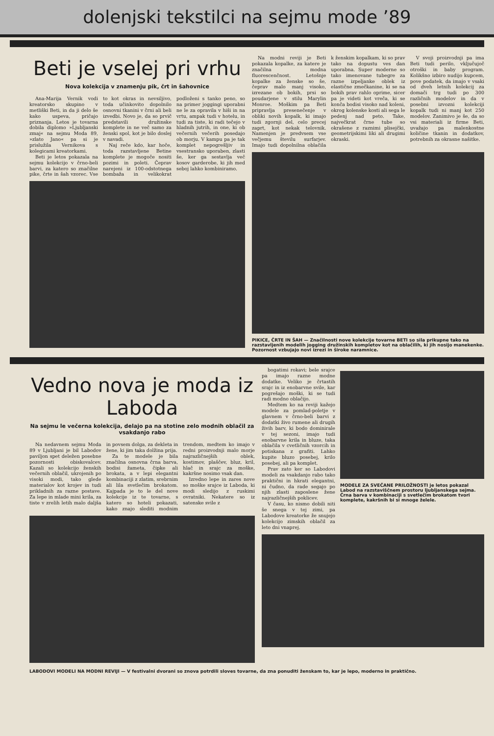dolenjski tekstilci na sejmu mode ’89
Beti je vselej pri vrhu
Nova kolekcija v znamenju pik, črt in šahovnice
Ana-Marija Vernik vodi kreatorsko skupino v metliški Beti, in da ji delo še kako uspeva, pričajo priznanja. Letos je tovarna dobila diplomo »Ljubljanski zmaj« na sejmu Moda 89, »zlato Jano« pa si je prislužila Vernikova s kolegicami kreatorkami.
Beti je letos pokazala na sejmu kolekcijo v črno-beli barvi, za katero so značilne pike, črte in šah vzorec. Vse to kot okras in nevsiljivo, toda učinkovito dopolnilo osnovni tkanini v črni ali beli izvedbi. Novo je, da so prvič predstavili družinske komplete in ne več samo za ženski spol, kot je bilo doslej v navadi.
Naj reče kdo, kar hoče, toda razstavljene Betine komplete je mogoče nositi pozimi in poleti. Čeprav narejeni iz 100-odstotnega bombaža in velikokrat podloženi s tanko peno, so na primer joggingi uporabni ne le za opravila v hiši in na vrtu, ampak tudi v hotelu, in tudi za tiste, ki radi tečejo v hladnih jutrih, in one, ki ob večernih večerih posedajo ob morju. V kampu pa je tak komplet nepogrešljiv in vsestransko uporaben, zlasti še, ker ga sestavlja več kosov garderobe, ki jih med seboj lahko kombiniramo.
Na modni reviji je Beti pokazala kopalke, za katere je značilna modna fluorescenčnost. Letošnje kopalke za ženske so še, čeprav malo manj visoko, izrezane ob bokih, prsi so poudarjene v stilu Marylin Monroe. Moškim pa Beti pripravlja presenečenje v obliki novih kopalk, ki imajo tudi zgornji del, celo precej zaprt, kot nekak telovnik. Namenjen je predvsem vse večjemu številu surfarjev. Imajo tudi dopolnilna oblačila k ženskim kopalkam, ki so prav tako na dopustu ves dan uporabna. Super moderne so tako imenovane tubegre za razne izpeljanke oblek iz elastične zmečkanine, ki se na bokih prav rahlo oprime, sicer pa je videti kot vreča, ki se konča bodisi visoko nad koleni, okrog kolenske kosti ali sega le pedenj nad peto. Take, največkrat črne tube so okrašene z raznimi plisejčki, geometrijskimi liki ali drugimi okraski.
V svoji proizvodnji pa ima Beti tudi perilo, vključujoč otroški in baby program. Kolikšno izbiro nudijo kupcem, pove podatek, da imajo v vsaki od dveh letnih kolekcij za domači trg tudi po 300 različnih modelov in da v posebni izvozni kolekciji kopalk tudi ni manj kot 250 modelov. Zanimivo je še, da so vsi materiali iz firme Beti, uvažajo pa malenkostne količine tkanin in dodatkov, potrebnih za okrasne našitke.
PIKICE, ČRTE IN ŠAH — Značilnosti nove kolekcije tovarne BETI so sila prikupne tako na razstavljenih modelih jogging družinskih kompletov kot na oblačilih, ki jih nosijo manekenke. Pozornost vzbujajo novi izrezi in široke naramnice.
Vedno nova je moda iz Laboda
Na sejmu le večerna kolekcija, delajo pa na stotine zelo modnih oblačil za vsakdanjo rabo
Na nedavnem sejmu Moda 89 v Ljubljani je bil Labodov paviljon spet deležen posebne pozornosti obiskovalcev. Kazali so kolekcijo ženskih večernih oblačil, ukrojenih po visoki modi, tako glede materialov kot krojev in tudi prikladnih za razne postave. Za lepe in mlade mini krila, za tiste v zrelih letih malo daljša in povsem dolga, za dekleta in žene, ki jim taka dolžina prija.
Za te modele je bila značilna osnovna črna barva, bodisi žameta, čipke ali brokata, a v lepi elegantni kombinaciji z zlatim, srebrnim ali lila svetlečim brokatom. Kajpada je to le del nove kolekcije iz te tovarne, s katero so hoteli pokazati, kako znajo slediti modnim trendom, medtem ko imajo v redni proizvodnji malo morje najrazličnejših oblek, kostimov, plaščev, bluz, kril, hlač in srajc za moške, kakršne nosimo vsak dan.
Izredno lepe in zares nove so moške srajce iz Laboda, ki modi sledijo z ruskimi ovratniki. Nekatere so iz satenske svile z
bogatimi rokavi; bele srajce pa imajo razne modne dodatke. Veliko je črtastih srajc in iz enobarvne svile, kar pogrešajo moški, ki se tudi radi modno oblačijo.
Medtem ko na reviji kažejo modele za pomlad-poletje v glavnem v črno-beli barvi z dodatki živo rumene ali drugih živih barv, ki bodo dominirale v tej sezoni, imajo tudi enobarvne krila in bluze, taka oblačila v cvetličnih vzorcih in potiskana z grafiti. Lahko kupite bluzo posebej, krilo posebej, ali pa komplet.
Prav zato ker so Labodovi modeli za vsakdanjo rabo tako praktični in hkrati elegantni, ni čudno, da rade segajo po njih zlasti zaposlene žene najrazličnejših poklicev.
V času, ko nismo dobili niti še snega v tej zimi, pa Labodove kreatorke že snujejo kolekcijo zimskih oblačil za leto dni vnaprej.
MODELE ZA SVEČANE PRILOŽNOSTI je letos pokazal Labod na razstaviščnem prostoru ljubljanskega sejma. Črna barva v kombinaciji s svetlečim brokatom tvori komplete, kakršnih bi si mnoge želele.
LABODOVI MODELI NA MODNI REVIJI — V festivalni dvorani so znova potrdili sloves tovarne, da zna ponuditi ženskam to, kar je lepo, moderno in praktično.